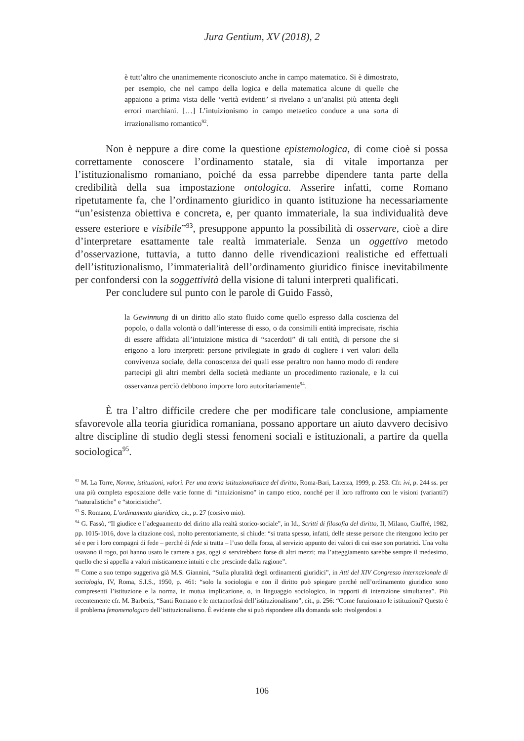Jura Gentium, XV (2018), 2
è tutt’altro che unanimemente riconosciuto anche in campo matematico. Si è dimostrato, per esempio, che nel campo della logica e della matematica alcune di quelle che appaiono a prima vista delle ‘verità evidenti’ si rivelano a un’analisi più attenta degli errori marchiani. […] L’intuizionismo in campo metaetico conduce a una sorta di irrazionalismo romantico<sup>92</sup>.
Non è neppure a dire come la questione epistemologica, di come cioè si possa correttamente conoscere l’ordinamento statale, sia di vitale importanza per l’istituzionalismo romaniano, poiché da essa parrebbe dipendere tanta parte della credibilità della sua impostazione ontologica. Asserire infatti, come Romano ripetutamente fa, che l’ordinamento giuridico in quanto istituzione ha necessariamente “un’esistenza obiettiva e concreta, e, per quanto immateriale, la sua individualità deve essere esteriore e visibile”<sup>93</sup>, presuppone appunto la possibilità di osservare, cioè a dire d’interpretare esattamente tale realtà immateriale. Senza un oggettivo metodo d’osservazione, tuttavia, a tutto danno delle rivendicazioni realistiche ed effettuali dell’istituzionalismo, l’immaterialità dell’ordinamento giuridico finisce inevitabilmente per confondersi con la soggettività della visione di taluni interpreti qualificati.
Per concludere sul punto con le parole di Guido Fassò,
la Gewinnung di un diritto allo stato fluido come quello espresso dalla coscienza del popolo, o dalla volontà o dall’interesse di esso, o da consimili entità imprecisate, rischia di essere affidata all’intuizione mistica di “sacerdoti” di tali entità, di persone che si erigono a loro interpreti: persone privilegiate in grado di cogliere i veri valori della convivenza sociale, della conoscenza dei quali esse peraltro non hanno modo di rendere partecipi gli altri membri della società mediante un procedimento razionale, e la cui osservanza perciò debbono imporre loro autoritariamente<sup>94</sup>.
È tra l’altro difficile credere che per modificare tale conclusione, ampiamente sfavorevole alla teoria giuridica romaniana, possano apportare un aiuto davvero decisivo altre discipline di studio degli stessi fenomeni sociali e istituzionali, a partire da quella sociologica<sup>95</sup>.
<sup>92</sup> M. La Torre, Norme, istituzioni, valori. Per una teoria istituzionalistica del diritto, Roma-Bari, Laterza, 1999, p. 253. Cfr. ivi, p. 244 ss. per una più completa esposizione delle varie forme di “intuizionismo” in campo etico, nonché per il loro raffronto con le visioni (varianti?) “naturalistiche” e “storicistiche”.
<sup>93</sup> S. Romano, L’ordinamento giuridico, cit., p. 27 (corsivo mio).
<sup>94</sup> G. Fassò, “Il giudice e l’adeguamento del diritto alla realtà storico-sociale”, in Id., Scritti di filosofia del diritto, II, Milano, Giuffrè, 1982, pp. 1015-1016, dove la citazione così, molto perentoriamente, si chiude: “si tratta spesso, infatti, delle stesse persone che ritengono lecito per sé e per i loro compagni di fede – perché di fede si tratta – l’uso della forza, al servizio appunto dei valori di cui esse son portatrici. Una volta usavano il rogo, poi hanno usato le camere a gas, oggi si servirebbero forse di altri mezzi; ma l’atteggiamento sarebbe sempre il medesimo, quello che si appella a valori misticamente intuiti e che prescinde dalla ragione”.
<sup>95</sup> Come a suo tempo suggeriva già M.S. Giannini, “Sulla pluralità degli ordinamenti giuridici”, in Atti del XIV Congresso internazionale di sociologia, IV, Roma, S.I.S., 1950, p. 461: “solo la sociologia e non il diritto può spiegare perché nell’ordinamento giuridico sono compresenti l’istituzione e la norma, in mutua implicazione, o, in linguaggio sociologico, in rapporti di interazione simultanea”. Più recentemente cfr. M. Barberis, “Santi Romano e le metamorfosi dell’istituzionalismo”, cit., p. 256: “Come funzionano le istituzioni? Questo è il problema fenomenologico dell’istituzionalismo. È evidente che si può rispondere alla domanda solo rivolgendosi a
106